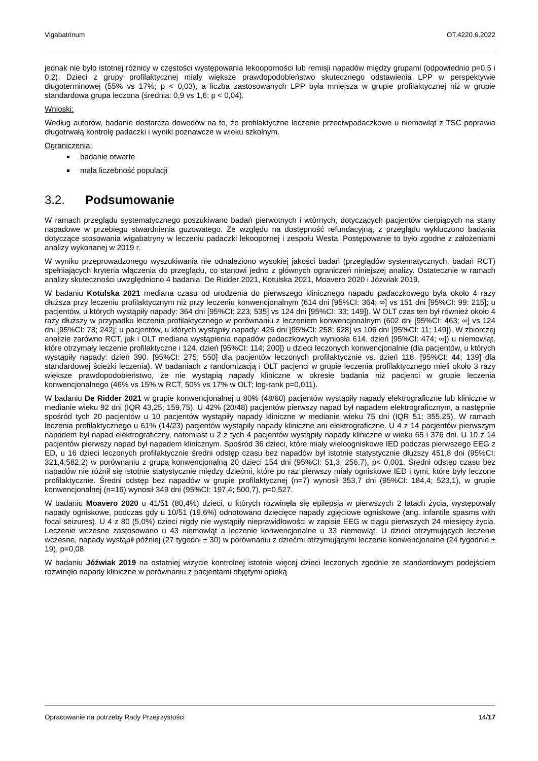Vigabatrinum OT.4220.6.2022
jednak nie było istotnej różnicy w częstości występowania lekooporności lub remisji napadów między grupami (odpowiednio p=0,5 i 0,2). Dzieci z grupy profilaktycznej miały większe prawdopodobieństwo skutecznego odstawienia LPP w perspektywie długoterminowej (55% vs 17%; p < 0,03), a liczba zastosowanych LPP była mniejsza w grupie profilaktycznej niż w grupie standardowa grupa leczona (średnia: 0,9 vs 1,6; p < 0,04).
Wnioski:
Według autorów, badanie dostarcza dowodów na to, że profilaktyczne leczenie przeciwpadaczkowe u niemowląt z TSC poprawia długotrwałą kontrolę padaczki i wyniki poznawcze w wieku szkolnym.
Ograniczenia:
badanie otwarte
mała liczebność populacji
3.2. Podsumowanie
W ramach przeglądu systematycznego poszukiwano badań pierwotnych i wtórnych, dotyczących pacjentów cierpiących na stany napadowe w przebiegu stwardnienia guzowatego. Ze względu na dostępność refundacyjną, z przeglądu wykluczono badania dotyczące stosowania wigabatryny w leczeniu padaczki lekoopornej i zespołu Westa. Postępowanie to było zgodne z założeniami analizy wykonanej w 2019 r.
W wyniku przeprowadzonego wyszukiwania nie odnaleziono wysokiej jakości badań (przeglądów systematycznych, badań RCT) spełniających kryteria włączenia do przeglądu, co stanowi jedno z głównych ograniczeń niniejszej analizy. Ostatecznie w ramach analizy skuteczności uwzględniono 4 badania: De Ridder 2021, Kotulska 2021, Moavero 2020 i Józwiak 2019.
W badaniu Kotulska 2021 mediana czasu od urodzenia do pierwszego klinicznego napadu padaczkowego była około 4 razy dłuższa przy leczeniu profilaktycznym niż przy leczeniu konwencjonalnym (614 dni [95%CI: 364; ∞] vs 151 dni [95%CI: 99: 215]; u pacjentów, u których wystąpiły napady: 364 dni [95%CI: 223; 535] vs 124 dni [95%CI: 33; 149]). W OLT czas ten był również około 4 razy dłuższy w przypadku leczenia profilaktycznego w porównaniu z leczeniem konwencjonalnym (602 dni [95%CI: 463; ∞] vs 124 dni [95%CI: 78; 242]; u pacjentów, u których wystąpiły napady: 426 dni [95%CI: 258; 628] vs 106 dni [95%CI: 11; 149]). W zbiorczej analizie zarówno RCT, jak i OLT mediana wystąpienia napadów padaczkowych wyniosła 614. dzień [95%CI: 474; ∞]) u niemowląt, które otrzymały leczenie profilaktyczne i 124. dzień [95%CI: 114; 200]) u dzieci leczonych konwencjonalnie (dla pacjentów, u których wystąpiły napady: dzień 390. [95%CI: 275; 550] dla pacjentów leczonych profilaktycznie vs. dzień 118. [95%CI: 44; 139] dla standardowej ścieżki leczenia). W badaniach z randomizacją i OLT pacjenci w grupie leczenia profilaktycznego mieli około 3 razy większe prawdopodobieństwo, że nie wystąpią napady kliniczne w okresie badania niż pacjenci w grupie leczenia konwencjonalnego (46% vs 15% w RCT, 50% vs 17% w OLT; log-rank p=0,011).
W badaniu De Ridder 2021 w grupie konwencjonalnej u 80% (48/60) pacjentów wystąpiły napady elektrograficzne lub kliniczne w medianie wieku 92 dni (IQR 43,25; 159,75). U 42% (20/48) pacjentów pierwszy napad był napadem elektrograficznym, a następnie spośród tych 20 pacjentów u 10 pacjentów wystąpiły napady kliniczne w medianie wieku 75 dni (IQR 51; 355,25). W ramach leczenia profilaktycznego u 61% (14/23) pacjentów wystąpiły napady kliniczne ani elektrograficzne. U 4 z 14 pacjentów pierwszym napadem był napad elektrograficzny, natomiast u 2 z tych 4 pacjentów wystąpiły napady kliniczne w wieku 65 i 376 dni. U 10 z 14 pacjentów pierwszy napad był napadem klinicznym. Spośród 36 dzieci, które miały wieloogniskowe IED podczas pierwszego EEG z ED, u 16 dzieci leczonych profilaktycznie średni odstęp czasu bez napadów był istotnie statystycznie dłuższy 451,8 dni (95%CI: 321,4;582,2) w porównaniu z grupą konwencjonalną 20 dzieci 154 dni (95%CI: 51,3; 256,7), p< 0,001. Średni odstęp czasu bez napadów nie różnił się istotnie statystycznie między dziećmi, które po raz pierwszy miały ogniskowe IED i tymi, które były leczone profilaktycznie. Średni odstęp bez napadów w grupie profilaktycznej (n=7) wynosił 353,7 dni (95%CI: 184,4; 523,1), w grupie konwencjonalnej (n=16) wynosił 349 dni (95%CI: 197,4; 500,7), p=0,527.
W badaniu Moavero 2020 u 41/51 (80,4%) dzieci, u których rozwinęła się epilepsja w pierwszych 2 latach życia, występowały napady ogniskowe, podczas gdy u 10/51 (19,6%) odnotowano dziecięce napady zgięciowe ogniskowe (ang. infantile spasms with focal seizures). U 4 z 80 (5,0%) dzieci nigdy nie wystąpiły nieprawidłowości w zapisie EEG w ciągu pierwszych 24 miesięcy życia. Leczenie wczesne zastosowano u 43 niemowląt a leczenie konwencjonalne u 33 niemowląt. U dzieci otrzymujących leczenie wczesne, napady wystąpił później (27 tygodni ± 30) w porównaniu z dziećmi otrzymującymi leczenie konwencjonalne (24 tygodnie ± 19), p=0,08.
W badaniu Jóźwiak 2019 na ostatniej wizycie kontrolnej istotnie więcej dzieci leczonych zgodnie ze standardowym podejściem rozwinęło napady kliniczne w porównaniu z pacjentami objętymi opieką
Opracowanie na potrzeby Rady Przejrzystości 14/17